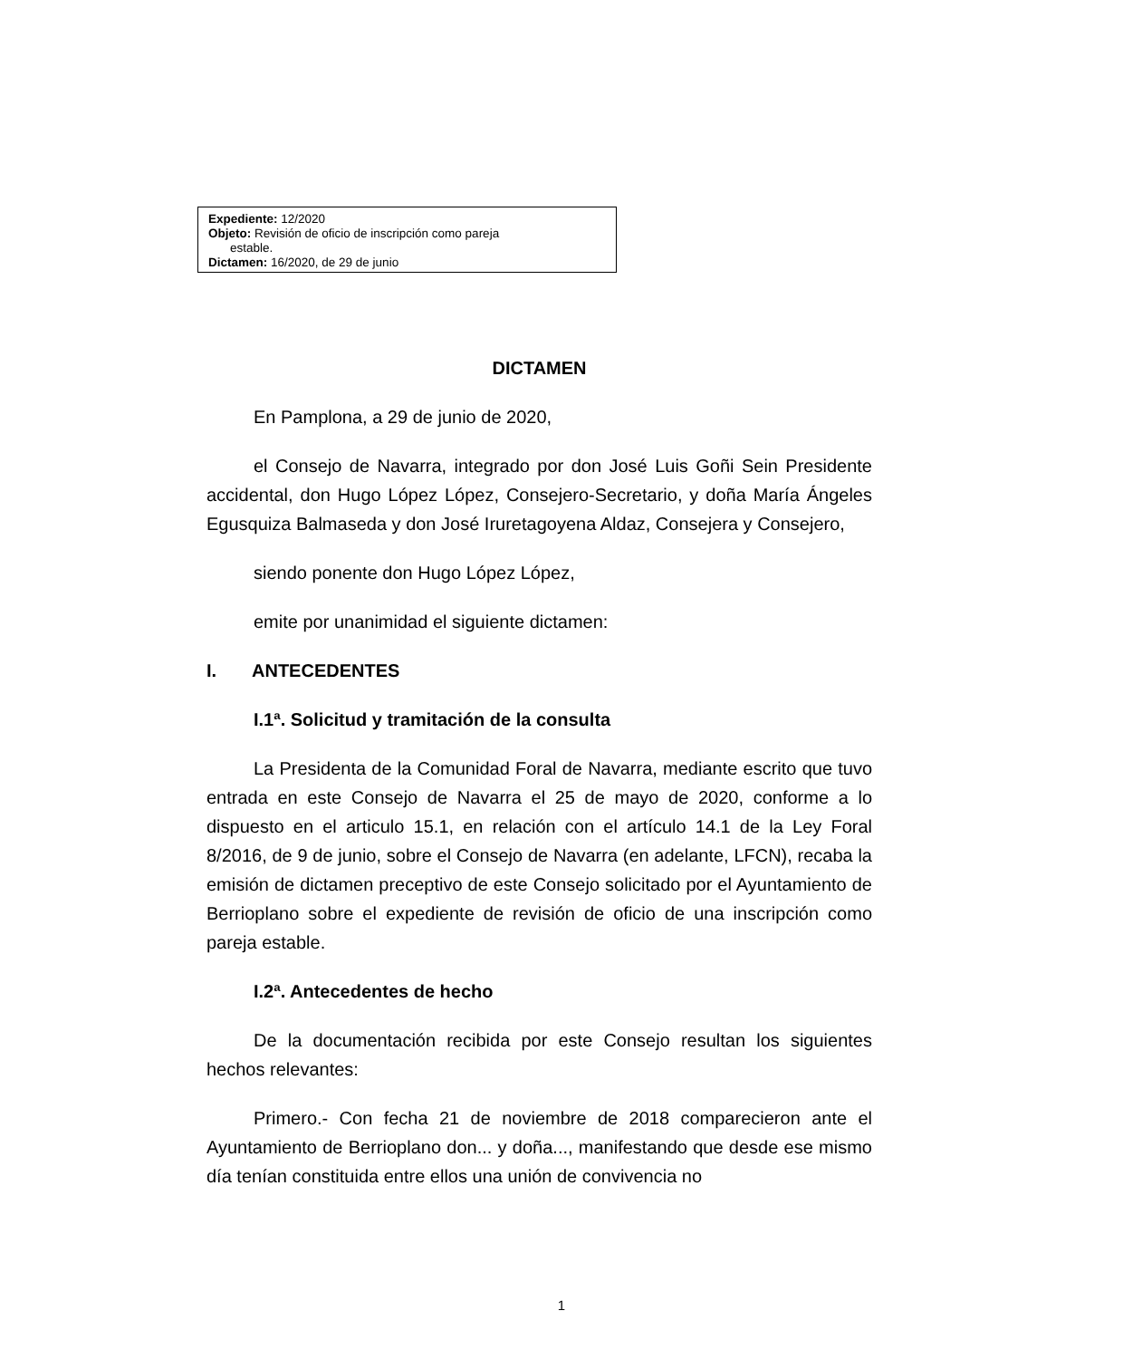Expediente: 12/2020
Objeto: Revisión de oficio de inscripción como pareja
estable.
Dictamen: 16/2020, de 29 de junio
DICTAMEN
En Pamplona, a 29 de junio de 2020,
el Consejo de Navarra, integrado por don José Luis Goñi Sein Presidente accidental, don Hugo López López, Consejero-Secretario, y doña María Ángeles Egusquiza Balmaseda y don José Iruretagoyena Aldaz, Consejera y Consejero,
siendo ponente don Hugo López López,
emite por unanimidad el siguiente dictamen:
I. ANTECEDENTES
I.1ª. Solicitud y tramitación de la consulta
La Presidenta de la Comunidad Foral de Navarra, mediante escrito que tuvo entrada en este Consejo de Navarra el 25 de mayo de 2020, conforme a lo dispuesto en el articulo 15.1, en relación con el artículo 14.1 de la Ley Foral 8/2016, de 9 de junio, sobre el Consejo de Navarra (en adelante, LFCN), recaba la emisión de dictamen preceptivo de este Consejo solicitado por el Ayuntamiento de Berrioplano sobre el expediente de revisión de oficio de una inscripción como pareja estable.
I.2ª. Antecedentes de hecho
De la documentación recibida por este Consejo resultan los siguientes hechos relevantes:
Primero.- Con fecha 21 de noviembre de 2018 comparecieron ante el Ayuntamiento de Berrioplano don... y doña..., manifestando que desde ese mismo día tenían constituida entre ellos una unión de convivencia no
1